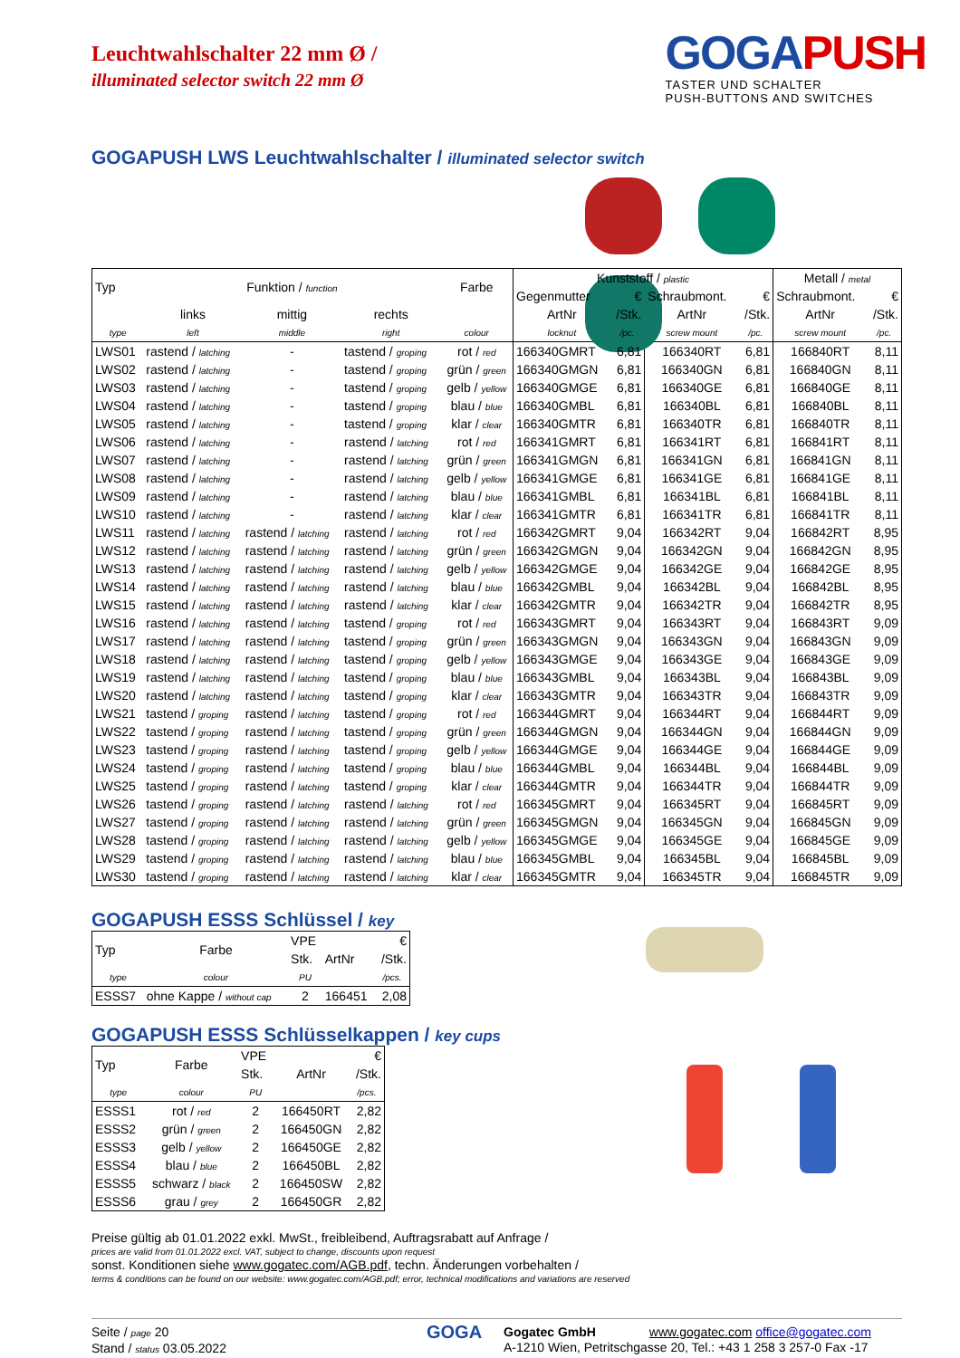Leuchtwahlschalter 22 mm Ø /
illuminated selector switch 22 mm Ø
GOGAPUSH
TASTER UND SCHALTER
PUSH-BUTTONS AND SWITCHES
GOGAPUSH LWS Leuchtwahlschalter / illuminated selector switch
| Typ | Funktion / function | | | Farbe | Kunststoff / plastic | | | | Metall / metal | |
| | | | | | Gegenmutter | € | Schraubmont. | € | Schraubmont. | € |
| | links | mittig | rechts | | ArtNr | /Stk. | ArtNr | /Stk. | ArtNr | /Stk. |
| type | left | middle | right | colour | locknut | /pc. | screw mount | /pc. | screw mount | /pc. |
| LWS01 | rastend / latching | - | tastend / groping | rot / red | 166340GMRT | 6,81 | 166340RT | 6,81 | 166840RT | 8,11 |
| LWS02 | rastend / latching | - | tastend / groping | grün / green | 166340GMGN | 6,81 | 166340GN | 6,81 | 166840GN | 8,11 |
| LWS03 | rastend / latching | - | tastend / groping | gelb / yellow | 166340GMGE | 6,81 | 166340GE | 6,81 | 166840GE | 8,11 |
| LWS04 | rastend / latching | - | tastend / groping | blau / blue | 166340GMBL | 6,81 | 166340BL | 6,81 | 166840BL | 8,11 |
| LWS05 | rastend / latching | - | tastend / groping | klar / clear | 166340GMTR | 6,81 | 166340TR | 6,81 | 166840TR | 8,11 |
| LWS06 | rastend / latching | - | rastend / latching | rot / red | 166341GMRT | 6,81 | 166341RT | 6,81 | 166841RT | 8,11 |
| LWS07 | rastend / latching | - | rastend / latching | grün / green | 166341GMGN | 6,81 | 166341GN | 6,81 | 166841GN | 8,11 |
| LWS08 | rastend / latching | - | rastend / latching | gelb / yellow | 166341GMGE | 6,81 | 166341GE | 6,81 | 166841GE | 8,11 |
| LWS09 | rastend / latching | - | rastend / latching | blau / blue | 166341GMBL | 6,81 | 166341BL | 6,81 | 166841BL | 8,11 |
| LWS10 | rastend / latching | - | rastend / latching | klar / clear | 166341GMTR | 6,81 | 166341TR | 6,81 | 166841TR | 8,11 |
| LWS11 | rastend / latching | rastend / latching | rastend / latching | rot / red | 166342GMRT | 9,04 | 166342RT | 9,04 | 166842RT | 8,95 |
| LWS12 | rastend / latching | rastend / latching | rastend / latching | grün / green | 166342GMGN | 9,04 | 166342GN | 9,04 | 166842GN | 8,95 |
| LWS13 | rastend / latching | rastend / latching | rastend / latching | gelb / yellow | 166342GMGE | 9,04 | 166342GE | 9,04 | 166842GE | 8,95 |
| LWS14 | rastend / latching | rastend / latching | rastend / latching | blau / blue | 166342GMBL | 9,04 | 166342BL | 9,04 | 166842BL | 8,95 |
| LWS15 | rastend / latching | rastend / latching | rastend / latching | klar / clear | 166342GMTR | 9,04 | 166342TR | 9,04 | 166842TR | 8,95 |
| LWS16 | rastend / latching | rastend / latching | tastend / groping | rot / red | 166343GMRT | 9,04 | 166343RT | 9,04 | 166843RT | 9,09 |
| LWS17 | rastend / latching | rastend / latching | tastend / groping | grün / green | 166343GMGN | 9,04 | 166343GN | 9,04 | 166843GN | 9,09 |
| LWS18 | rastend / latching | rastend / latching | tastend / groping | gelb / yellow | 166343GMGE | 9,04 | 166343GE | 9,04 | 166843GE | 9,09 |
| LWS19 | rastend / latching | rastend / latching | tastend / groping | blau / blue | 166343GMBL | 9,04 | 166343BL | 9,04 | 166843BL | 9,09 |
| LWS20 | rastend / latching | rastend / latching | tastend / groping | klar / clear | 166343GMTR | 9,04 | 166343TR | 9,04 | 166843TR | 9,09 |
| LWS21 | tastend / groping | rastend / latching | tastend / groping | rot / red | 166344GMRT | 9,04 | 166344RT | 9,04 | 166844RT | 9,09 |
| LWS22 | tastend / groping | rastend / latching | tastend / groping | grün / green | 166344GMGN | 9,04 | 166344GN | 9,04 | 166844GN | 9,09 |
| LWS23 | tastend / groping | rastend / latching | tastend / groping | gelb / yellow | 166344GMGE | 9,04 | 166344GE | 9,04 | 166844GE | 9,09 |
| LWS24 | tastend / groping | rastend / latching | tastend / groping | blau / blue | 166344GMBL | 9,04 | 166344BL | 9,04 | 166844BL | 9,09 |
| LWS25 | tastend / groping | rastend / latching | tastend / groping | klar / clear | 166344GMTR | 9,04 | 166344TR | 9,04 | 166844TR | 9,09 |
| LWS26 | tastend / groping | rastend / latching | rastend / latching | rot / red | 166345GMRT | 9,04 | 166345RT | 9,04 | 166845RT | 9,09 |
| LWS27 | tastend / groping | rastend / latching | rastend / latching | grün / green | 166345GMGN | 9,04 | 166345GN | 9,04 | 166845GN | 9,09 |
| LWS28 | tastend / groping | rastend / latching | rastend / latching | gelb / yellow | 166345GMGE | 9,04 | 166345GE | 9,04 | 166845GE | 9,09 |
| LWS29 | tastend / groping | rastend / latching | rastend / latching | blau / blue | 166345GMBL | 9,04 | 166345BL | 9,04 | 166845BL | 9,09 |
| LWS30 | tastend / groping | rastend / latching | rastend / latching | klar / clear | 166345GMTR | 9,04 | 166345TR | 9,04 | 166845TR | 9,09 |
GOGAPUSH ESSS Schlüssel / key
| Typ | Farbe | VPE | | € |
| | | Stk. | ArtNr | /Stk. |
| type | colour | PU | | /pcs. |
| ESSS7 | ohne Kappe / without cap | 2 | 166451 | 2,08 |
GOGAPUSH ESSS Schlüsselkappen / key cups
| Typ | Farbe | VPE | | € |
| | | Stk. | ArtNr | /Stk. |
| type | colour | PU | | /pcs. |
| ESSS1 | rot / red | 2 | 166450RT | 2,82 |
| ESSS2 | grün / green | 2 | 166450GN | 2,82 |
| ESSS3 | gelb / yellow | 2 | 166450GE | 2,82 |
| ESSS4 | blau / blue | 2 | 166450BL | 2,82 |
| ESSS5 | schwarz / black | 2 | 166450SW | 2,82 |
| ESSS6 | grau / grey | 2 | 166450GR | 2,82 |
Preise gültig ab 01.01.2022 exkl. MwSt., freibleibend, Auftragsrabatt auf Anfrage /
prices are valid from 01.01.2022 excl. VAT, subject to change, discounts upon request
sonst. Konditionen siehe www.gogatec.com/AGB.pdf, techn. Änderungen vorbehalten /
terms & conditions can be found on our website: www.gogatec.com/AGB.pdf; error, technical modifications and variations are reserved
Seite / page 20
Stand / status 03.05.2022
GOGA
Gogatec GmbH www.gogatec.com office@gogatec.com
A-1210 Wien, Petritschgasse 20, Tel.: +43 1 258 3 257-0 Fax -17